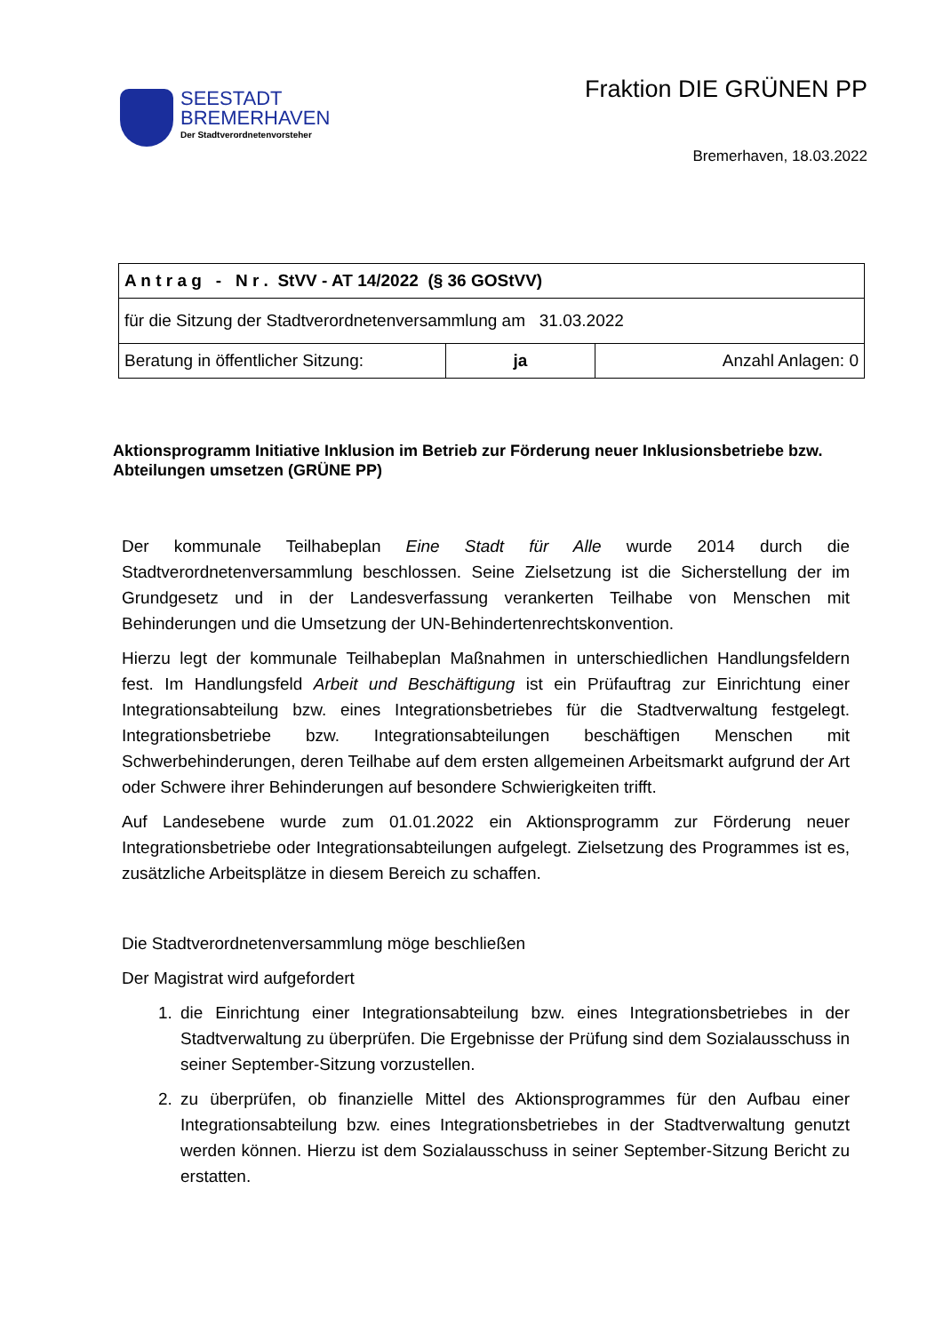SEESTADT
BREMERHAVEN
Der Stadtverordnetenvorsteher
Fraktion DIE GRÜNEN PP
Bremerhaven, 18.03.2022
| A n t r a g - N r . StVV - AT 14/2022 (§ 36 GOStVV) | | |
| für die Sitzung der Stadtverordnetenversammlung am 31.03.2022 | | |
| Beratung in öffentlicher Sitzung: | ja | Anzahl Anlagen: 0 |
Aktionsprogramm Initiative Inklusion im Betrieb zur Förderung neuer Inklusionsbetriebe bzw. Abteilungen umsetzen (GRÜNE PP)
Der kommunale Teilhabeplan Eine Stadt für Alle wurde 2014 durch die Stadtverordnetenversammlung beschlossen. Seine Zielsetzung ist die Sicherstellung der im Grundgesetz und in der Landesverfassung verankerten Teilhabe von Menschen mit Behinderungen und die Umsetzung der UN-Behindertenrechtskonvention.
Hierzu legt der kommunale Teilhabeplan Maßnahmen in unterschiedlichen Handlungsfeldern fest. Im Handlungsfeld Arbeit und Beschäftigung ist ein Prüfauftrag zur Einrichtung einer Integrationsabteilung bzw. eines Integrationsbetriebes für die Stadtverwaltung festgelegt. Integrationsbetriebe bzw. Integrationsabteilungen beschäftigen Menschen mit Schwerbehinderungen, deren Teilhabe auf dem ersten allgemeinen Arbeitsmarkt aufgrund der Art oder Schwere ihrer Behinderungen auf besondere Schwierigkeiten trifft.
Auf Landesebene wurde zum 01.01.2022 ein Aktionsprogramm zur Förderung neuer Integrationsbetriebe oder Integrationsabteilungen aufgelegt. Zielsetzung des Programmes ist es, zusätzliche Arbeitsplätze in diesem Bereich zu schaffen.
Die Stadtverordnetenversammlung möge beschließen
Der Magistrat wird aufgefordert
1. die Einrichtung einer Integrationsabteilung bzw. eines Integrationsbetriebes in der Stadtverwaltung zu überprüfen. Die Ergebnisse der Prüfung sind dem Sozialausschuss in seiner September-Sitzung vorzustellen.
2. zu überprüfen, ob finanzielle Mittel des Aktionsprogrammes für den Aufbau einer Integrationsabteilung bzw. eines Integrationsbetriebes in der Stadtverwaltung genutzt werden können. Hierzu ist dem Sozialausschuss in seiner September-Sitzung Bericht zu erstatten.